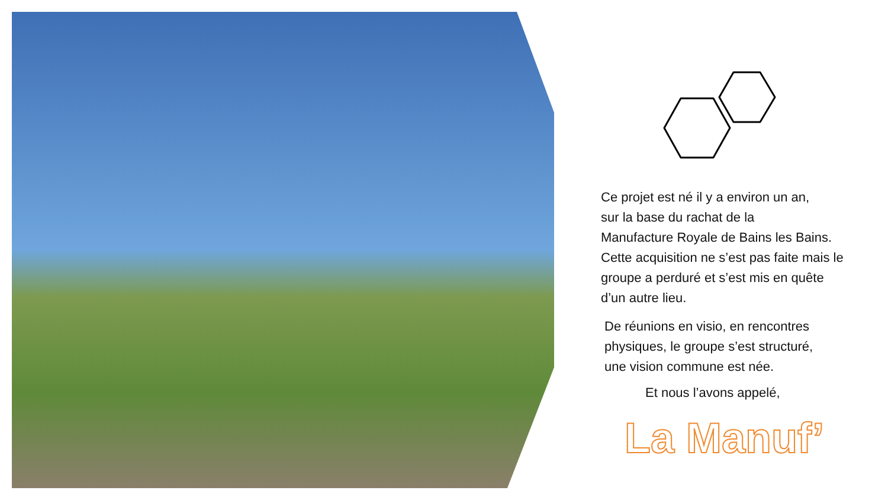Ce projet est né il y a environ un an,
sur la base du rachat de la
Manufacture Royale de Bains les Bains.
Cette acquisition ne s’est pas faite mais le
groupe a perduré et s’est mis en quête
d’un autre lieu.
De réunions en visio, en rencontres
physiques, le groupe s’est structuré,
une vision commune est née.
Et nous l’avons appelé,
La Manuf’